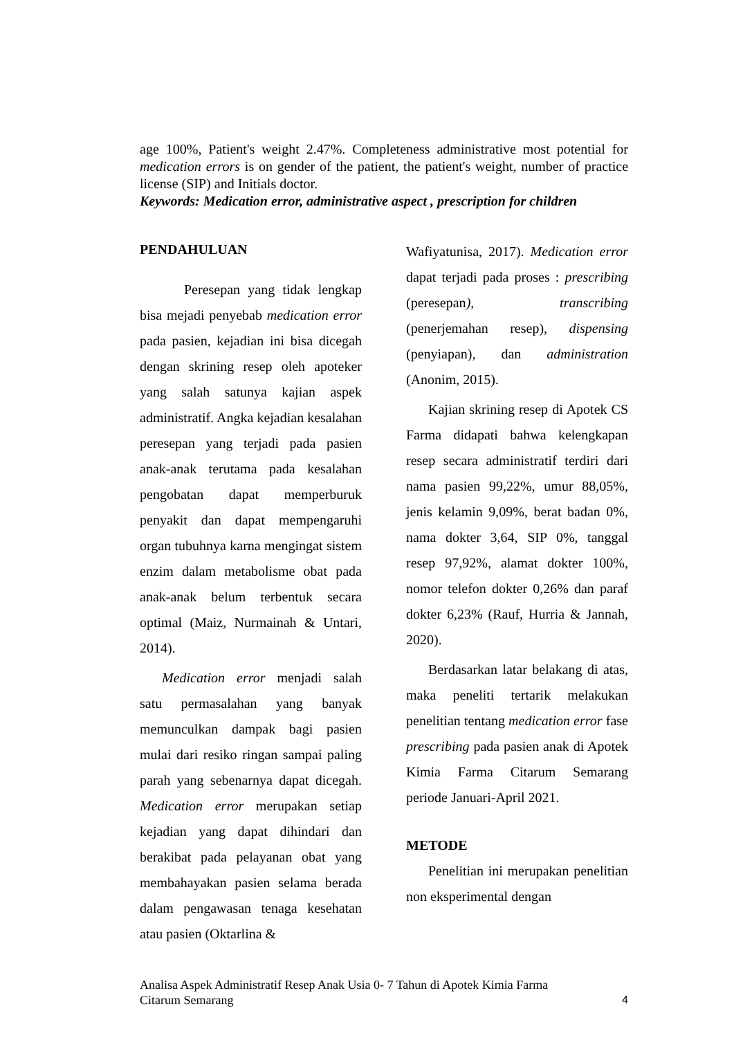age 100%, Patient's weight 2.47%. Completeness administrative most potential for medication errors is on gender of the patient, the patient's weight, number of practice license (SIP) and Initials doctor.
Keywords: Medication error, administrative aspect , prescription for children
PENDAHULUAN
Peresepan yang tidak lengkap bisa mejadi penyebab medication error pada pasien, kejadian ini bisa dicegah dengan skrining resep oleh apoteker yang salah satunya kajian aspek administratif. Angka kejadian kesalahan peresepan yang terjadi pada pasien anak-anak terutama pada kesalahan pengobatan dapat memperburuk penyakit dan dapat mempengaruhi organ tubuhnya karna mengingat sistem enzim dalam metabolisme obat pada anak-anak belum terbentuk secara optimal (Maiz, Nurmainah & Untari, 2014).
Medication error menjadi salah satu permasalahan yang banyak memunculkan dampak bagi pasien mulai dari resiko ringan sampai paling parah yang sebenarnya dapat dicegah. Medication error merupakan setiap kejadian yang dapat dihindari dan berakibat pada pelayanan obat yang membahayakan pasien selama berada dalam pengawasan tenaga kesehatan atau pasien (Oktarlina &
Wafiyatunisa, 2017). Medication error dapat terjadi pada proses : prescribing (peresepan), transcribing (penerjemahan resep), dispensing (penyiapan), dan administration (Anonim, 2015).
Kajian skrining resep di Apotek CS Farma didapati bahwa kelengkapan resep secara administratif terdiri dari nama pasien 99,22%, umur 88,05%, jenis kelamin 9,09%, berat badan 0%, nama dokter 3,64, SIP 0%, tanggal resep 97,92%, alamat dokter 100%, nomor telefon dokter 0,26% dan paraf dokter 6,23% (Rauf, Hurria & Jannah, 2020).
Berdasarkan latar belakang di atas, maka peneliti tertarik melakukan penelitian tentang medication error fase prescribing pada pasien anak di Apotek Kimia Farma Citarum Semarang periode Januari-April 2021.
METODE
Penelitian ini merupakan penelitian non eksperimental dengan
Analisa Aspek Administratif Resep Anak Usia 0- 7 Tahun di Apotek Kimia Farma
Citarum Semarang
4